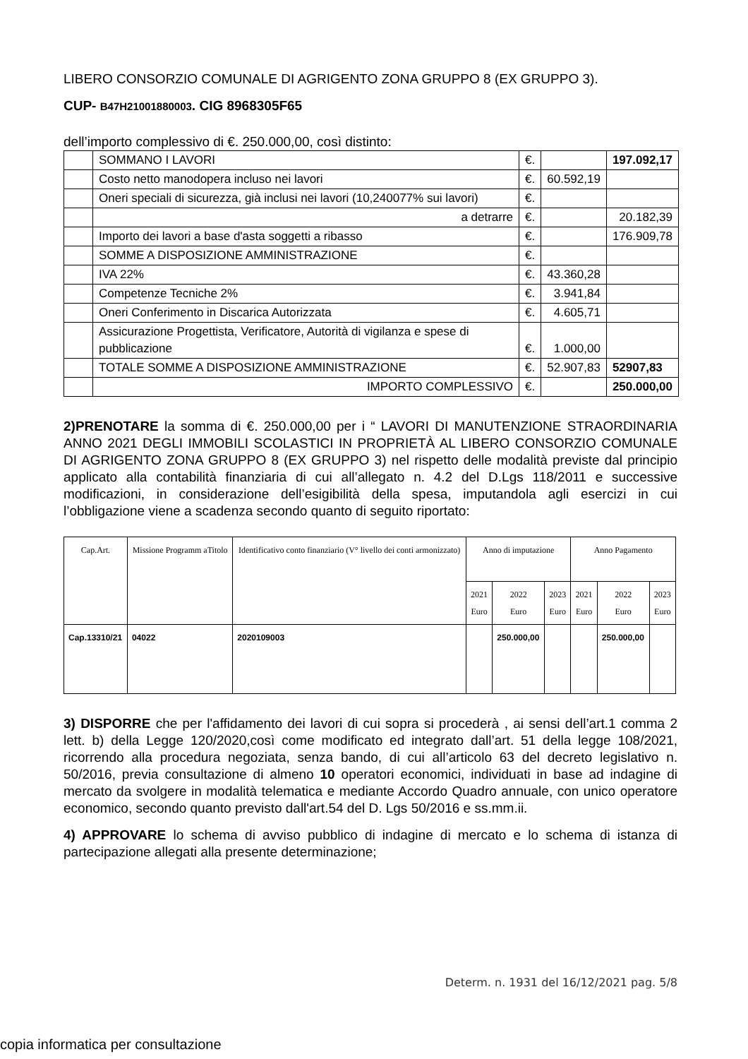LIBERO CONSORZIO COMUNALE DI AGRIGENTO ZONA GRUPPO 8 (EX GRUPPO 3).
CUP- B47H21001880003. CIG 8968305F65
dell’importo complessivo di €. 250.000,00, così distinto:
| | SOMMANO I LAVORI | €. | | 197.092,17 |
| | Costo netto manodopera incluso nei lavori | €. | 60.592,19 | |
| | Oneri speciali di sicurezza, già inclusi nei lavori (10,240077% sui lavori) | €. | | |
| | a detrarre | €. | | 20.182,39 |
| | Importo dei lavori a base d'asta soggetti a ribasso | €. | | 176.909,78 |
| | SOMME A DISPOSIZIONE AMMINISTRAZIONE | €. | | |
| | IVA 22% | €. | 43.360,28 | |
| | Competenze Tecniche 2% | €. | 3.941,84 | |
| | Oneri Conferimento in Discarica Autorizzata | €. | 4.605,71 | |
| | Assicurazione Progettista, Verificatore, Autorità di vigilanza e spese di pubblicazione | €. | 1.000,00 | |
| | TOTALE SOMME A DISPOSIZIONE AMMINISTRAZIONE | €. | 52.907,83 | 52907,83 |
| | IMPORTO COMPLESSIVO | €. | | 250.000,00 |
2)PRENOTARE la somma di €. 250.000,00 per i “ LAVORI DI MANUTENZIONE STRAORDINARIA ANNO 2021 DEGLI IMMOBILI SCOLASTICI IN PROPRIETÀ AL LIBERO CONSORZIO COMUNALE DI AGRIGENTO ZONA GRUPPO 8 (EX GRUPPO 3) nel rispetto delle modalità previste dal principio applicato alla contabilità finanziaria di cui all’allegato n. 4.2 del D.Lgs 118/2011 e successive modificazioni, in considerazione dell’esigibilità della spesa, imputandola agli esercizi in cui l’obbligazione viene a scadenza secondo quanto di seguito riportato:
| Cap.Art. | Missione Programm aTitolo | Identificativo conto finanziario (V° livello dei conti armonizzato) | Anno di imputazione | | | Anno Pagamento | | |
| --- | --- | --- | --- | --- | --- | --- | --- | --- |
| | | | 2021 Euro | 2022 Euro | 2023 Euro | 2021 Euro | 2022 Euro | 2023 Euro |
| Cap.13310/21 | 04022 | 2020109003 | | 250.000,00 | | | 250.000,00 | |
3) DISPORRE che per l'affidamento dei lavori di cui sopra si procederà , ai sensi dell’art.1 comma 2 lett. b) della Legge 120/2020,così come modificato ed integrato dall’art. 51 della legge 108/2021, ricorrendo alla procedura negoziata, senza bando, di cui all’articolo 63 del decreto legislativo n. 50/2016, previa consultazione di almeno 10 operatori economici, individuati in base ad indagine di mercato da svolgere in modalità telematica e mediante Accordo Quadro annuale, con unico operatore economico, secondo quanto previsto dall'art.54 del D. Lgs 50/2016 e ss.mm.ii.
4) APPROVARE lo schema di avviso pubblico di indagine di mercato e lo schema di istanza di partecipazione allegati alla presente determinazione;
Determ. n. 1931 del 16/12/2021 pag. 5/8
copia informatica per consultazione